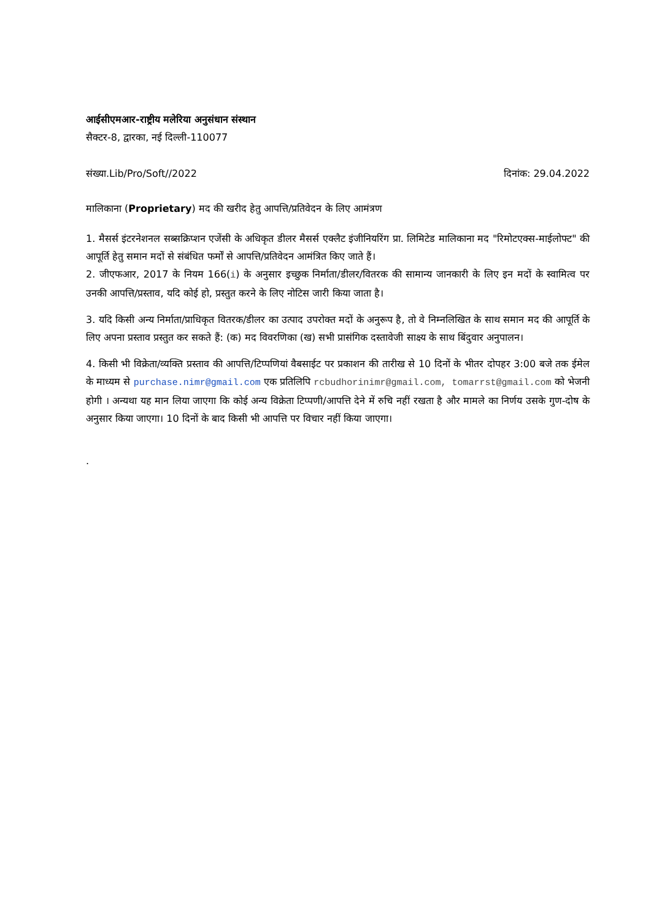आईसीएमआर-राष्ट्रीय मलेरिया अनुसंधान संस्थान
सैक्टर-8, द्वारका, नई दिल्ली-110077
संख्या.Lib/Pro/Soft//2022 दिनांक: 29.04.2022
मालिकाना (Proprietary) मद की खरीद हेतु आपत्ति/प्रतिवेदन के लिए आमंत्रण
1. मैसर्स इंटरनेशनल सब्सक्रिप्शन एजेंसी के अधिकृत डीलर मैसर्स एक्लैट इंजीनियरिंग प्रा. लिमिटेड मालिकाना मद "रिमोटएक्स-माईलोफ्ट" की आपूर्ति हेतु समान मदों से संबंधित फर्मों से आपत्ति/प्रतिवेदन आमंत्रित किए जाते हैं।
2. जीएफआर, 2017 के नियम 166(i) के अनुसार इच्छुक निर्माता/डीलर/वितरक की सामान्य जानकारी के लिए इन मदों के स्वामित्व पर उनकी आपत्ति/प्रस्ताव, यदि कोई हो, प्रस्तुत करने के लिए नोटिस जारी किया जाता है।
3. यदि किसी अन्य निर्माता/प्राधिकृत वितरक/डीलर का उत्पाद उपरोक्त मदों के अनुरूप है, तो वे निम्नलिखित के साथ समान मद की आपूर्ति के लिए अपना प्रस्ताव प्रस्तुत कर सकते हैं: (क) मद विवरणिका (ख) सभी प्रासंगिक दस्तावेजी साक्ष्य के साथ बिंदुवार अनुपालन।
4. किसी भी विक्रेता/व्यक्ति प्रस्ताव की आपत्ति/टिप्पणियां वैबसाईट पर प्रकाशन की तारीख से 10 दिनों के भीतर दोपहर 3:00 बजे तक ईमेल के माध्यम से purchase.nimr@gmail.com एक प्रतिलिपि rcbudhorinimr@gmail.com, tomarrst@gmail.com को भेजनी होगी । अन्यथा यह मान लिया जाएगा कि कोई अन्य विक्रेता टिप्पणी/आपत्ति देने में रुचि नहीं रखता है और मामले का निर्णय उसके गुण-दोष के अनुसार किया जाएगा। 10 दिनों के बाद किसी भी आपत्ति पर विचार नहीं किया जाएगा।
.